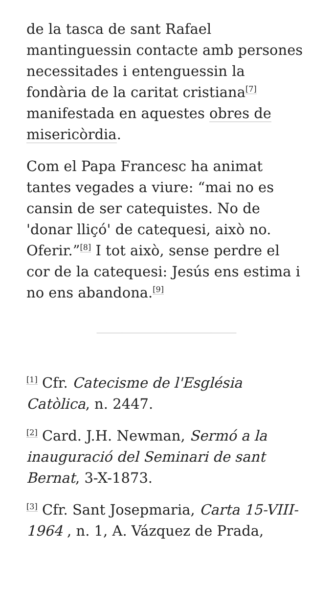de la tasca de sant Rafael mantinguessin contacte amb persones necessitades i entenguessin la fondària de la caritat cristiana<sup>[7]</sup> manifestada en aquestes obres de misericòrdia.
Com el Papa Francesc ha animat tantes vegades a viure: “mai no es cansin de ser catequistes. No de 'donar lliçó' de catequesi, això no. Oferir.”<sup>[8]</sup> I tot això, sense perdre el cor de la catequesi: Jesús ens estima i no ens abandona.<sup>[9]</sup>
<sup>[1]</sup> Cfr. Catecisme de l'Església Catòlica, n. 2447.
<sup>[2]</sup> Card. J.H. Newman, Sermó a la inauguració del Seminari de sant Bernat, 3-X-1873.
<sup>[3]</sup> Cfr. Sant Josepmaria, Carta 15-VIII-1964 , n. 1, A. Vázquez de Prada,